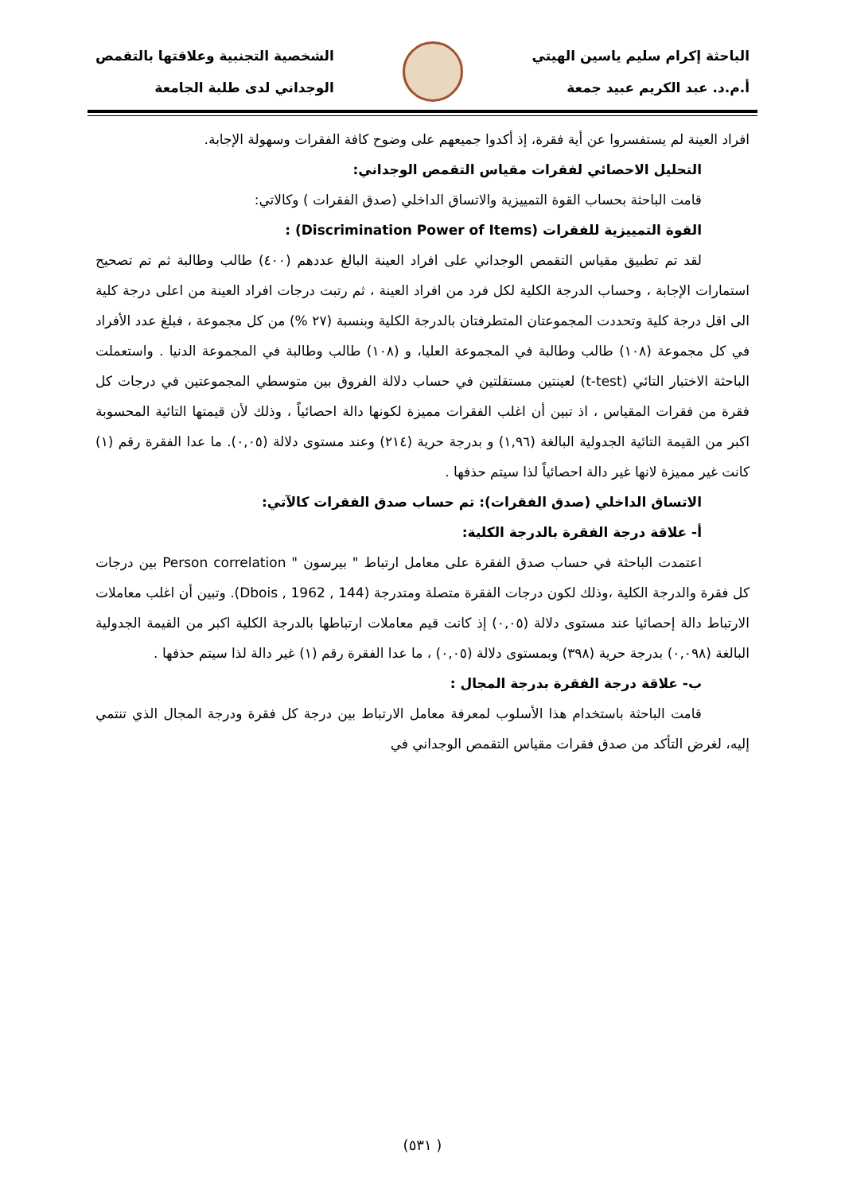الباحثة إكرام سليم ياسين الهيتي
أ.م.د. عبد الكريم عبيد جمعة
الشخصية التجنبية وعلاقتها بالتقمص
الوجداني لدى طلبة الجامعة
افراد العينة لم يستفسروا عن أية فقرة، إذ أكدوا جميعهم على وضوح كافة الفقرات وسهولة الإجابة.
التحليل الاحصائي لفقرات مقياس التقمص الوجداني:
قامت الباحثة بحساب القوة التمييزية والاتساق الداخلي (صدق الفقرات ) وكالاتي:
القوة التمييزية للفقرات (Discrimination Power of Items) :
لقد تم تطبيق مقياس التقمص الوجداني على افراد العينة البالغ عددهم (٤٠٠) طالب وطالبة ثم تم تصحيح استمارات الإجابة ، وحساب الدرجة الكلية لكل فرد من افراد العينة ، ثم رتبت درجات افراد العينة من اعلى درجة كلية الى اقل درجة كلية وتحددت المجموعتان المتطرفتان بالدرجة الكلية وبنسبة (٢٧ %) من كل مجموعة ، فبلغ عدد الأفراد في كل مجموعة (١٠٨) طالب وطالبة في المجموعة العليا، و (١٠٨) طالب وطالبة في المجموعة الدنيا . واستعملت الباحثة الاختبار التائي (t-test) لعينتين مستقلتين في حساب دلالة الفروق بين متوسطي المجموعتين في درجات كل فقرة من فقرات المقياس ، اذ تبين أن اغلب الفقرات مميزة لكونها دالة احصائياً ، وذلك لأن قيمتها التائية المحسوبة اكبر من القيمة التائية الجدولية البالغة (١,٩٦) و بدرجة حرية (٢١٤) وعند مستوى دلالة (٠,٠٥). ما عدا الفقرة رقم (١) كانت غير مميزة لانها غير دالة احصائياً لذا سيتم حذفها .
الاتساق الداخلي (صدق الفقرات): تم حساب صدق الفقرات كالآتي:
أ- علاقة درجة الفقرة بالدرجة الكلية:
اعتمدت الباحثة في حساب صدق الفقرة على معامل ارتباط " بيرسون " Person correlation بين درجات كل فقرة والدرجة الكلية ،وذلك لكون درجات الفقرة متصلة ومتدرجة (Dbois , 1962 , 144). وتبين أن اغلب معاملات الارتباط دالة إحصائيا عند مستوى دلالة (٠,٠٥) إذ كانت قيم معاملات ارتباطها بالدرجة الكلية اكبر من القيمة الجدولية البالغة (٠,٠٩٨) بدرجة حرية (٣٩٨) وبمستوى دلالة (٠,٠٥) ، ما عدا الفقرة رقم (١) غير دالة لذا سيتم حذفها .
ب- علاقة درجة الفقرة بدرجة المجال :
قامت الباحثة باستخدام هذا الأسلوب لمعرفة معامل الارتباط بين درجة كل فقرة ودرجة المجال الذي تنتمي إليه، لغرض التأكد من صدق فقرات مقياس التقمص الوجداني في
( ٥٣١)